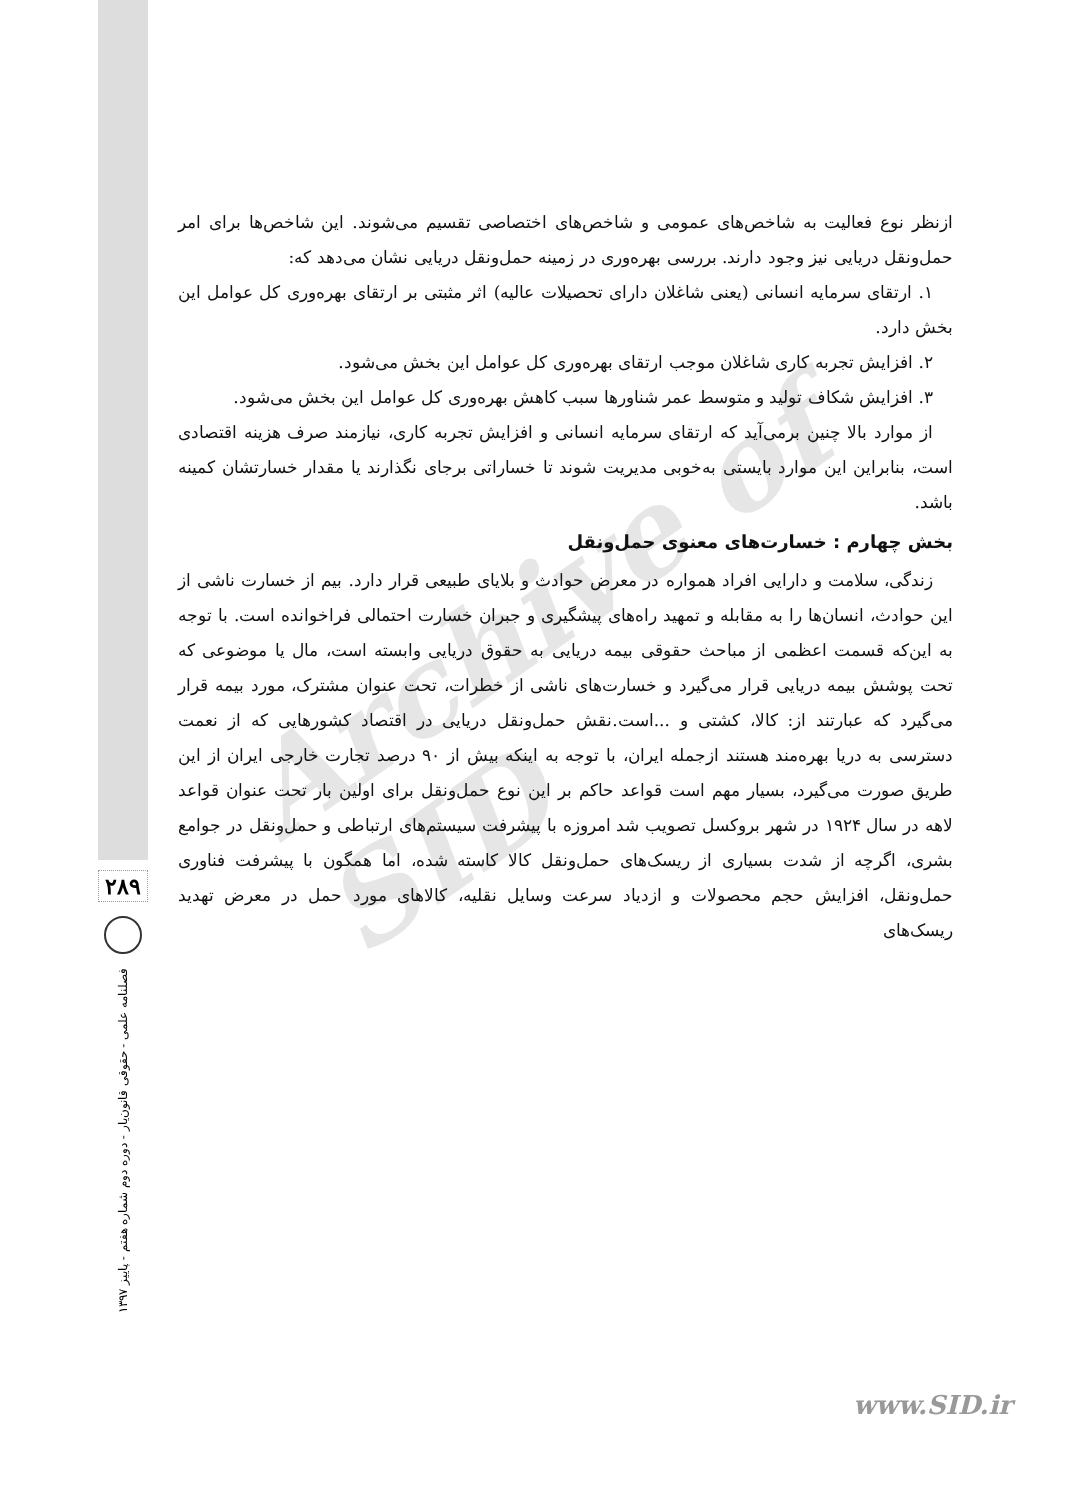Archive of SID
ازنظر نوع فعالیت به شاخص‌های عمومی و شاخص‌های اختصاصی تقسیم می‌شوند. این شاخص‌ها برای امر حمل‌ونقل دریایی نیز وجود دارند. بررسی بهره‌وری در زمینه حمل‌ونقل دریایی نشان می‌دهد که:
۱. ارتقای سرمایه انسانی (یعنی شاغلان دارای تحصیلات عالیه) اثر مثبتی بر ارتقای بهره‌وری کل عوامل این بخش دارد.
۲. افزایش تجربه کاری شاغلان موجب ارتقای بهره‌وری کل عوامل این بخش می‌شود.
۳. افزایش شکاف تولید و متوسط عمر شناورها سبب کاهش بهره‌وری کل عوامل این بخش می‌شود.
از موارد بالا چنین برمی‌آید که ارتقای سرمایه انسانی و افزایش تجربه کاری، نیازمند صرف هزینه اقتصادی است، بنابراین این موارد بایستی به‌خوبی مدیریت شوند تا خساراتی برجای نگذارند یا مقدار خسارتشان کمینه باشد.
بخش چهارم : خسارت‌های معنوی حمل‌ونقل
زندگی، سلامت و دارایی افراد همواره در معرض حوادث و بلایای طبیعی قرار دارد. بیم از خسارت ناشی از این حوادث، انسان‌ها را به مقابله و تمهید راه‌های پیشگیری و جبران خسارت احتمالی فراخوانده است. با توجه به این‌که قسمت اعظمی از مباحث حقوقی بیمه دریایی به حقوق دریایی وابسته است، مال یا موضوعی که تحت پوشش بیمه دریایی قرار می‌گیرد و خسارت‌های ناشی از خطرات، تحت عنوان مشترک، مورد بیمه قرار می‌گیرد که عبارتند از: کالا، کشتی و ...است.نقش حمل‌ونقل دریایی در اقتصاد کشورهایی که از نعمت دسترسی به دریا بهره‌مند هستند ازجمله ایران، با توجه به اینکه بیش از ۹۰ درصد تجارت خارجی ایران از این طریق صورت می‌گیرد، بسیار مهم است قواعد حاکم بر این نوع حمل‌ونقل برای اولین بار تحت عنوان قواعد لاهه در سال ۱۹۲۴ در شهر بروکسل تصویب شد امروزه با پیشرفت سیستم‌های ارتباطی و حمل‌ونقل در جوامع بشری، اگرچه از شدت بسیاری از ریسک‌های حمل‌ونقل کالا کاسته شده، اما همگون با پیشرفت فناوری حمل‌ونقل، افزایش حجم محصولات و ازدیاد سرعت وسایل نقلیه، کالاهای مورد حمل در معرض تهدید ریسک‌های
۲۸۹
فصلنامه علمی - حقوقی قانون‌یار - دوره دوم شماره هفتم - پاییز ۱۳۹۷
www.SID.ir